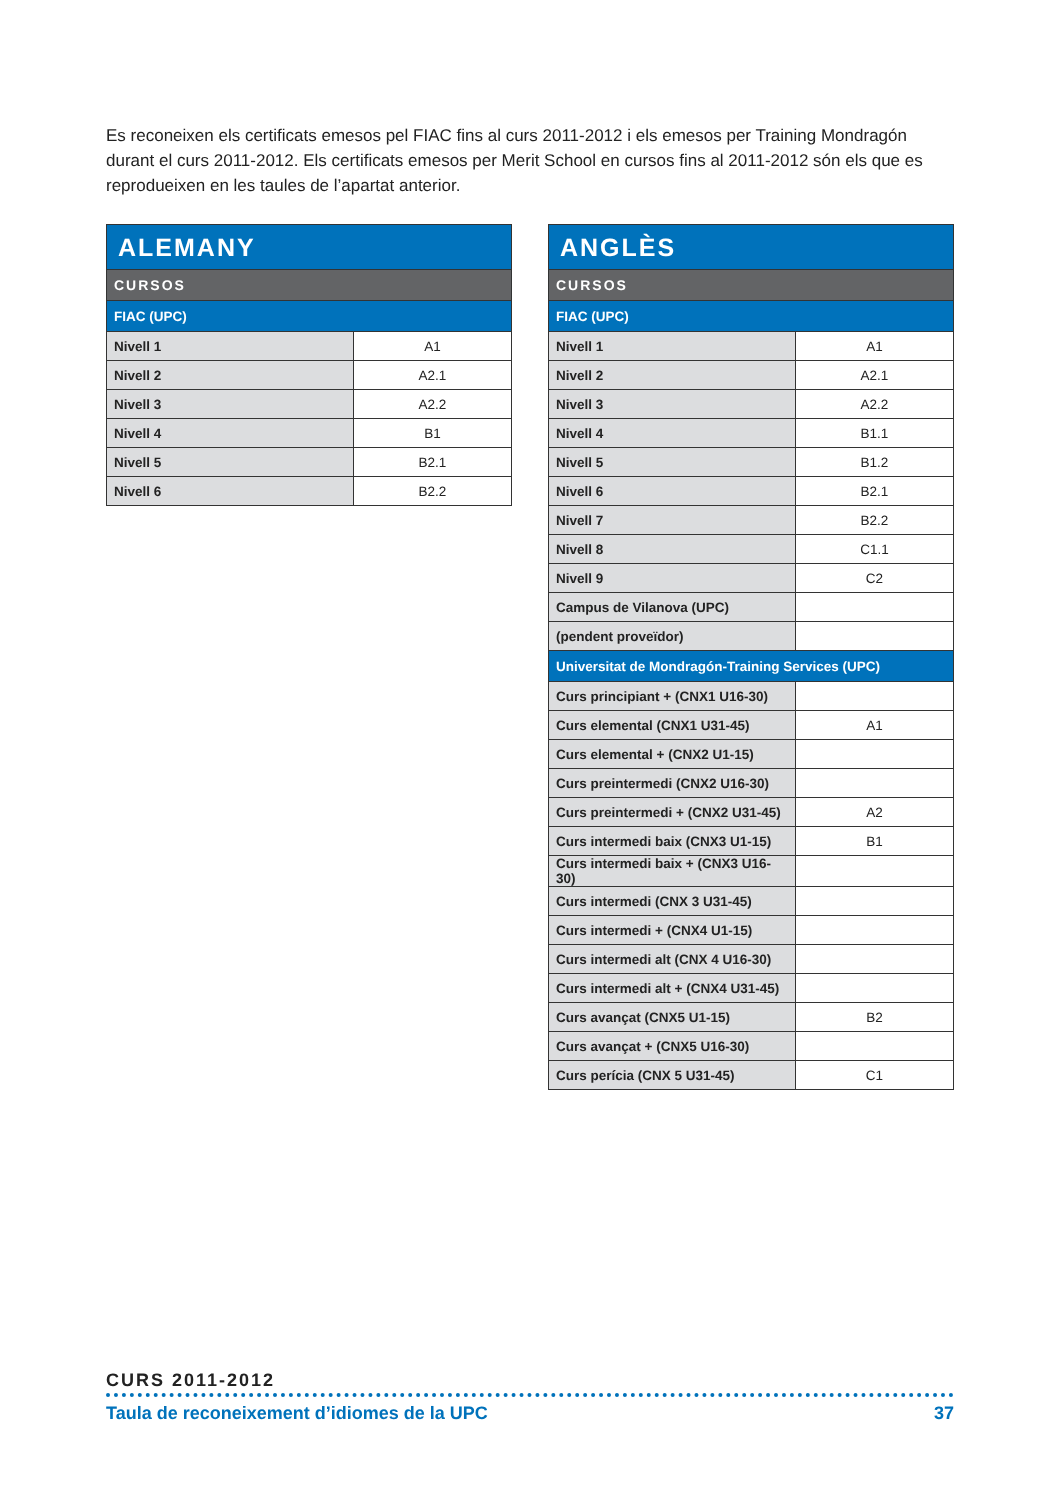Es reconeixen els certificats emesos pel FIAC fins al curs 2011-2012 i els emesos per Training Mondragón durant el curs 2011-2012. Els certificats emesos per Merit School en cursos fins al 2011-2012 són els que es reprodueixen en les taules de l’apartat anterior.
| ALEMANY | |
| --- | --- |
| CURSOS | |
| FIAC (UPC) | |
| Nivell 1 | A1 |
| Nivell 2 | A2.1 |
| Nivell 3 | A2.2 |
| Nivell 4 | B1 |
| Nivell 5 | B2.1 |
| Nivell 6 | B2.2 |
| ANGLÈS | |
| --- | --- |
| CURSOS | |
| FIAC (UPC) | |
| Nivell 1 | A1 |
| Nivell 2 | A2.1 |
| Nivell 3 | A2.2 |
| Nivell 4 | B1.1 |
| Nivell 5 | B1.2 |
| Nivell 6 | B2.1 |
| Nivell 7 | B2.2 |
| Nivell 8 | C1.1 |
| Nivell 9 | C2 |
| Campus de Vilanova (UPC) | |
| (pendent proveïdor) | |
| Universitat de Mondragón-Training Services (UPC) | |
| Curs principiant + (CNX1 U16-30) | |
| Curs elemental (CNX1 U31-45) | A1 |
| Curs elemental + (CNX2 U1-15) | |
| Curs preintermedi (CNX2 U16-30) | |
| Curs preintermedi + (CNX2 U31-45) | A2 |
| Curs intermedi baix (CNX3 U1-15) | B1 |
| Curs intermedi baix + (CNX3 U16-30) | |
| Curs intermedi (CNX 3 U31-45) | |
| Curs intermedi + (CNX4 U1-15) | |
| Curs intermedi alt (CNX 4 U16-30) | |
| Curs intermedi alt + (CNX4 U31-45) | |
| Curs avançat (CNX5 U1-15) | B2 |
| Curs avançat + (CNX5 U16-30) | |
| Curs perícia (CNX 5 U31-45) | C1 |
CURS 2011-2012
Taula de reconeixement d’idiomes de la UPC 37